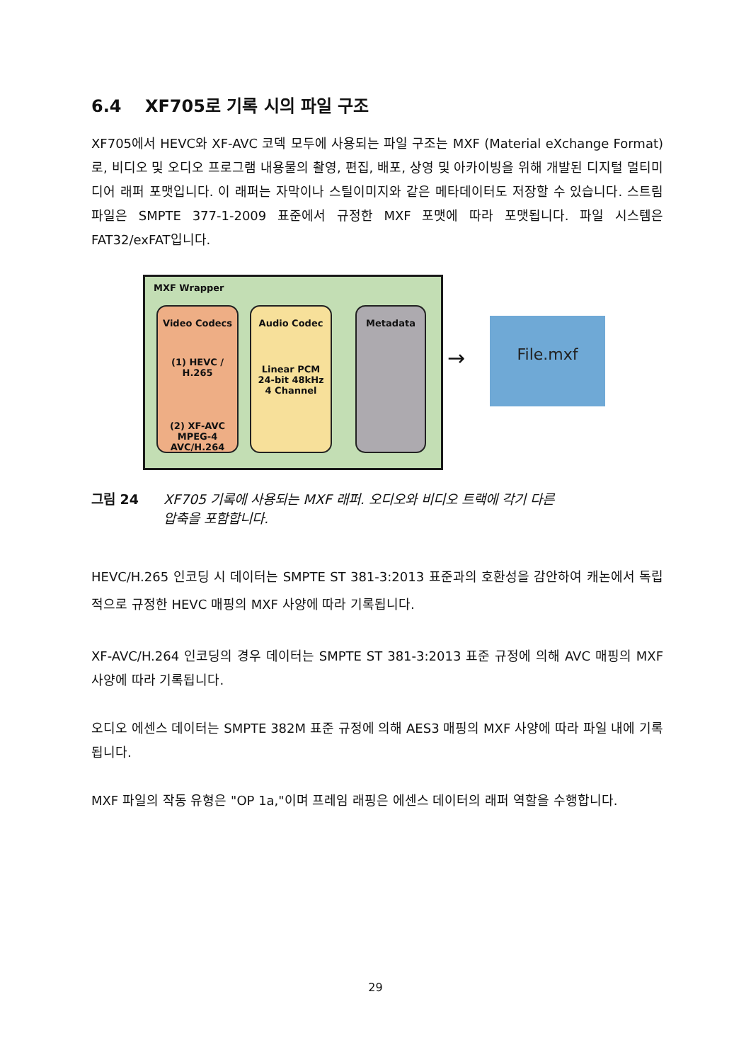6.4 XF705로 기록 시의 파일 구조
XF705에서 HEVC와 XF-AVC 코덱 모두에 사용되는 파일 구조는 MXF (Material eXchange Format)로, 비디오 및 오디오 프로그램 내용물의 촬영, 편집, 배포, 상영 및 아카이빙을 위해 개발된 디지털 멀티미디어 래퍼 포맷입니다. 이 래퍼는 자막이나 스틸이미지와 같은 메타데이터도 저장할 수 있습니다. 스트림 파일은 SMPTE 377-1-2009 표준에서 규정한 MXF 포맷에 따라 포맷됩니다. 파일 시스템은 FAT32/exFAT입니다.
MXF Wrapper
Video Codecs
(1) HEVC / H.265
(2) XF-AVC
MPEG-4
AVC/H.264
Audio Codec
Linear PCM
24-bit 48kHz
4 Channel
Metadata
→
File.mxf
그림 24 XF705 기록에 사용되는 MXF 래퍼. 오디오와 비디오 트랙에 각기 다른 압축을 포함합니다.
HEVC/H.265 인코딩 시 데이터는 SMPTE ST 381-3:2013 표준과의 호환성을 감안하여 캐논에서 독립적으로 규정한 HEVC 매핑의 MXF 사양에 따라 기록됩니다.
XF-AVC/H.264 인코딩의 경우 데이터는 SMPTE ST 381-3:2013 표준 규정에 의해 AVC 매핑의 MXF 사양에 따라 기록됩니다.
오디오 에센스 데이터는 SMPTE 382M 표준 규정에 의해 AES3 매핑의 MXF 사양에 따라 파일 내에 기록됩니다.
MXF 파일의 작동 유형은 "OP 1a,"이며 프레임 래핑은 에센스 데이터의 래퍼 역할을 수행합니다.
29